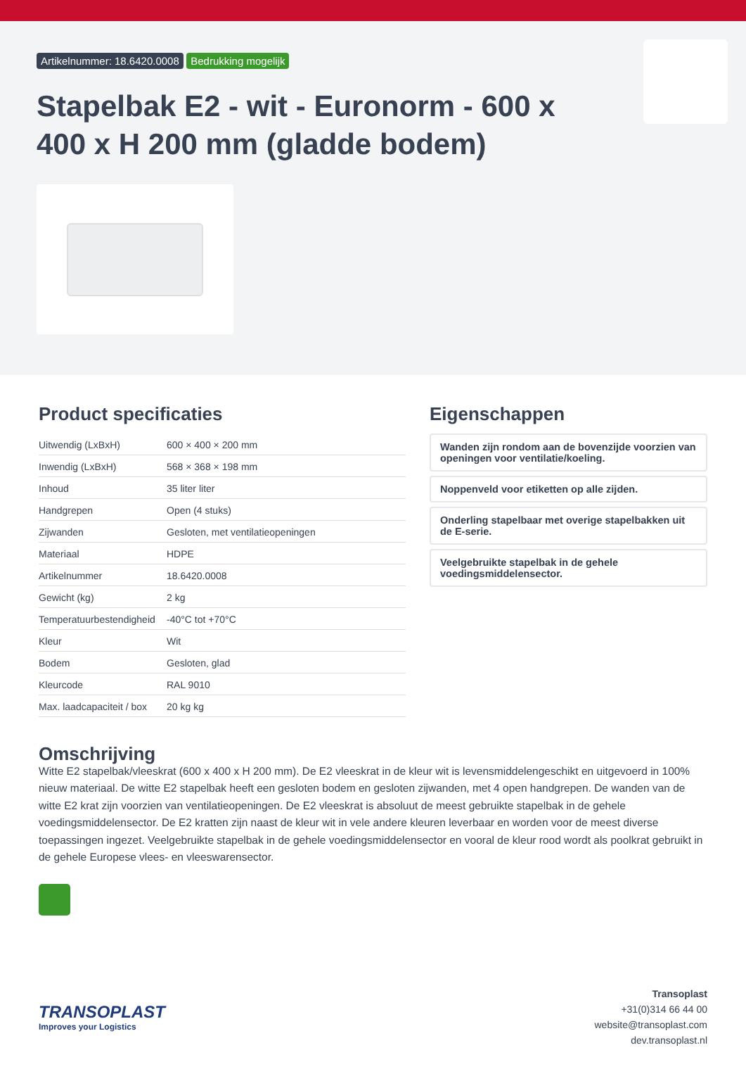Artikelnummer: 18.6420.0008 Bedrukking mogelijk
Stapelbak E2 - wit - Euronorm - 600 x 400 x H 200 mm (gladde bodem)
Product specificaties
| Uitwendig (LxBxH) | 600 × 400 × 200 mm |
| Inwendig (LxBxH) | 568 × 368 × 198 mm |
| Inhoud | 35 liter liter |
| Handgrepen | Open (4 stuks) |
| Zijwanden | Gesloten, met ventilatieopeningen |
| Materiaal | HDPE |
| Artikelnummer | 18.6420.0008 |
| Gewicht (kg) | 2 kg |
| Temperatuurbestendigheid | -40°C tot +70°C |
| Kleur | Wit |
| Bodem | Gesloten, glad |
| Kleurcode | RAL 9010 |
| Max. laadcapaciteit / box | 20 kg kg |
Eigenschappen
Wanden zijn rondom aan de bovenzijde voorzien van openingen voor ventilatie/koeling.
Noppenveld voor etiketten op alle zijden.
Onderling stapelbaar met overige stapelbakken uit de E-serie.
Veelgebruikte stapelbak in de gehele voedingsmiddelensector.
Omschrijving
Witte E2 stapelbak/vleeskrat (600 x 400 x H 200 mm). De E2 vleeskrat in de kleur wit is levensmiddelengeschikt en uitgevoerd in 100% nieuw materiaal. De witte E2 stapelbak heeft een gesloten bodem en gesloten zijwanden, met 4 open handgrepen. De wanden van de witte E2 krat zijn voorzien van ventilatieopeningen. De E2 vleeskrat is absoluut de meest gebruikte stapelbak in de gehele voedingsmiddelensector. De E2 kratten zijn naast de kleur wit in vele andere kleuren leverbaar en worden voor de meest diverse toepassingen ingezet. Veelgebruikte stapelbak in de gehele voedingsmiddelensector en vooral de kleur rood wordt als poolkrat gebruikt in de gehele Europese vlees- en vleeswarensector.
TRANSOPLAST
Improves your Logistics
Transoplast
+31(0)314 66 44 00
website@transoplast.com
dev.transoplast.nl